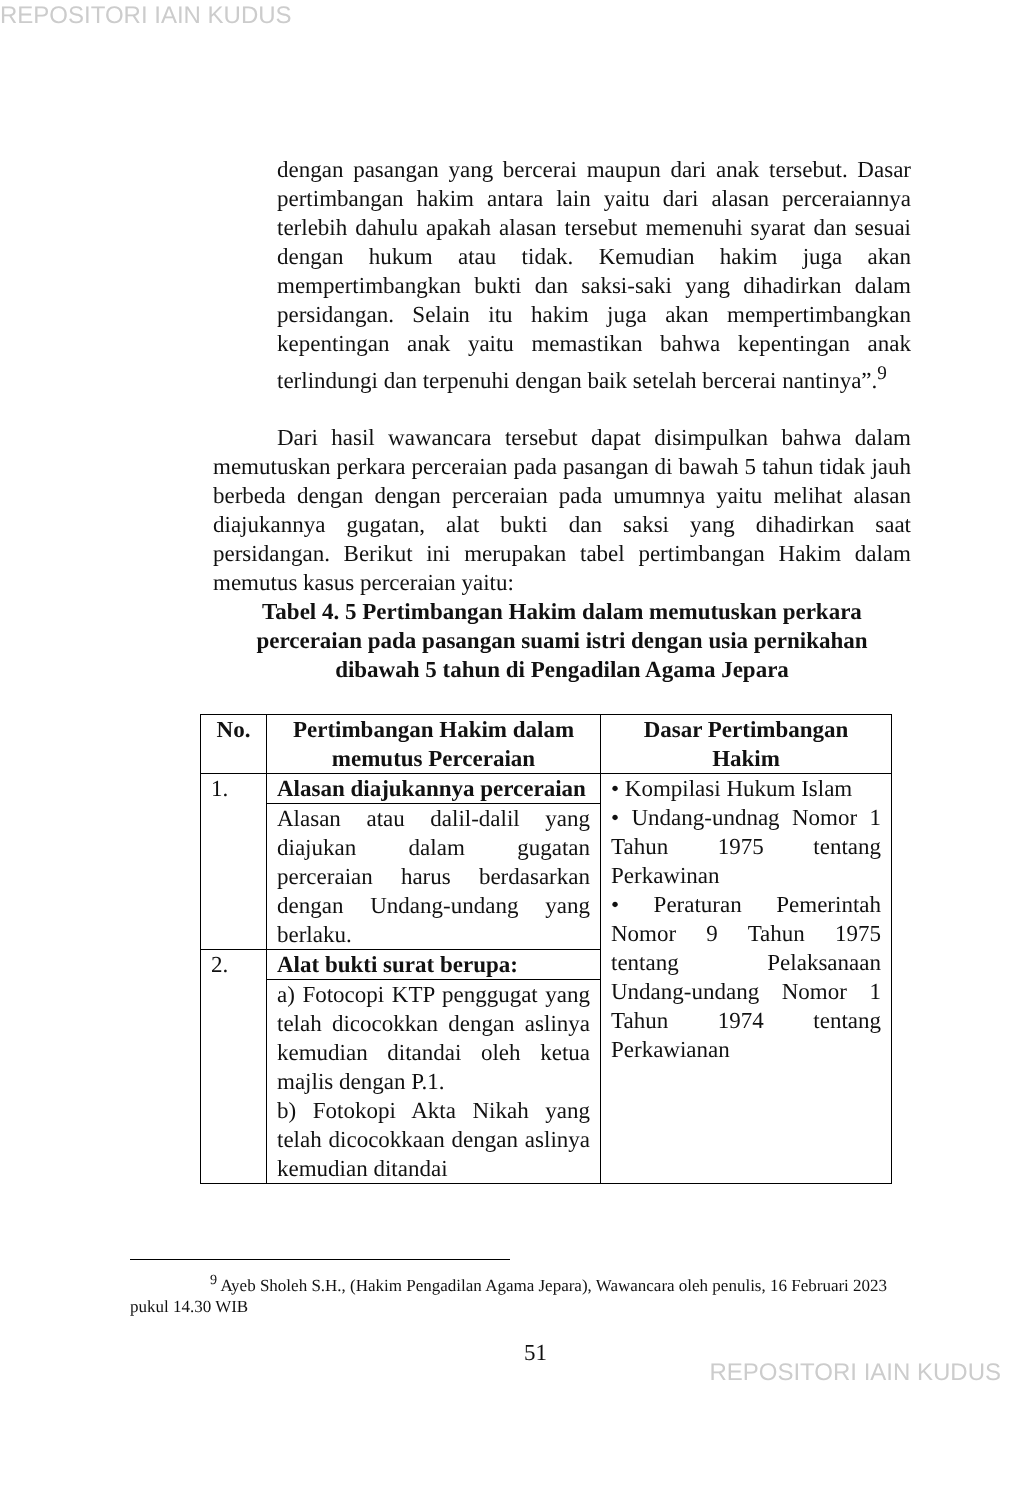REPOSITORI IAIN KUDUS
dengan pasangan yang bercerai maupun dari anak tersebut. Dasar pertimbangan hakim antara lain yaitu dari alasan perceraiannya terlebih dahulu apakah alasan tersebut memenuhi syarat dan sesuai dengan hukum atau tidak. Kemudian hakim juga akan mempertimbangkan bukti dan saksi-saki yang dihadirkan dalam persidangan. Selain itu hakim juga akan mempertimbangkan kepentingan anak yaitu memastikan bahwa kepentingan anak terlindungi dan terpenuhi dengan baik setelah bercerai nantinya”.<sup>9</sup>
Dari hasil wawancara tersebut dapat disimpulkan bahwa dalam memutuskan perkara perceraian pada pasangan di bawah 5 tahun tidak jauh berbeda dengan dengan perceraian pada umumnya yaitu melihat alasan diajukannya gugatan, alat bukti dan saksi yang dihadirkan saat persidangan. Berikut ini merupakan tabel pertimbangan Hakim dalam memutus kasus perceraian yaitu:
Tabel 4. 5 Pertimbangan Hakim dalam memutuskan perkara perceraian pada pasangan suami istri dengan usia pernikahan dibawah 5 tahun di Pengadilan Agama Jepara
| No. | Pertimbangan Hakim dalam memutus Perceraian | Dasar Pertimbangan Hakim |
| --- | --- | --- |
| 1. | Alasan diajukannya perceraian | • Kompilasi Hukum Islam • Undang-undnag Nomor 1 Tahun 1975 tentang Perkawinan • Peraturan Pemerintah Nomor 9 Tahun 1975 tentang Pelaksanaan Undang-undang Nomor 1 Tahun 1974 tentang Perkawianan |
| | Alasan atau dalil-dalil yang diajukan dalam gugatan perceraian harus berdasarkan dengan Undang-undang yang berlaku. | |
| 2. | Alat bukti surat berupa: | |
| | a) Fotocopi KTP penggugat yang telah dicocokkan dengan aslinya kemudian ditandai oleh ketua majlis dengan P.1. b) Fotokopi Akta Nikah yang telah dicocokkaan dengan aslinya kemudian ditandai | |
<sup>9</sup> Ayeb Sholeh S.H., (Hakim Pengadilan Agama Jepara), Wawancara oleh penulis, 16 Februari 2023 pukul 14.30 WIB
51
REPOSITORI IAIN KUDUS